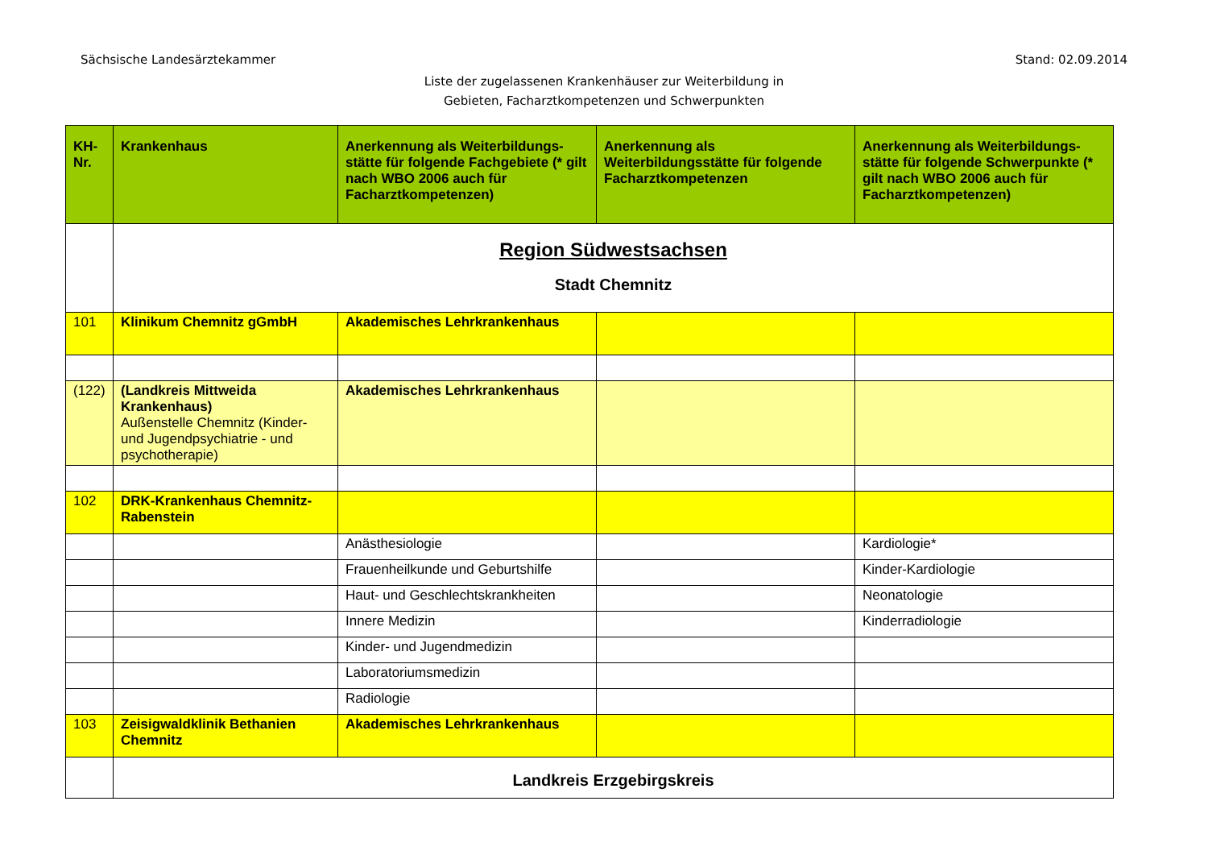Sächsische Landesärztekammer Stand: 02.09.2014
Liste der zugelassenen Krankenhäuser zur Weiterbildung in
Gebieten, Facharztkompetenzen und Schwerpunkten
| KH- Nr. | Krankenhaus | Anerkennung als Weiterbildungs-stätte für folgende Fachgebiete (* gilt nach WBO 2006 auch für Facharztkompetenzen) | Anerkennung als Weiterbildungsstätte für folgende Facharztkompetenzen | Anerkennung als Weiterbildungs-stätte für folgende Schwerpunkte (* gilt nach WBO 2006 auch für Facharztkompetenzen) |
| --- | --- | --- | --- | --- |
| | Region Südwestsachsen Stadt Chemnitz | | | |
| 101 | Klinikum Chemnitz gGmbH | Akademisches Lehrkrankenhaus | | |
| (122) | (Landkreis Mittweida Krankenhaus) Außenstelle Chemnitz (Kinder- und Jugendpsychiatrie - und psychotherapie) | Akademisches Lehrkrankenhaus | | |
| 102 | DRK-Krankenhaus Chemnitz-Rabenstein | | | |
| | | Anästhesiologie | | Kardiologie* |
| | | Frauenheilkunde und Geburtshilfe | | Kinder-Kardiologie |
| | | Haut- und Geschlechtskrankheiten | | Neonatologie |
| | | Innere Medizin | | Kinderradiologie |
| | | Kinder- und Jugendmedizin | | |
| | | Laboratoriumsmedizin | | |
| | | Radiologie | | |
| 103 | Zeisigwaldklinik Bethanien Chemnitz | Akademisches Lehrkrankenhaus | | |
| | Landkreis Erzgebirgskreis | | | |